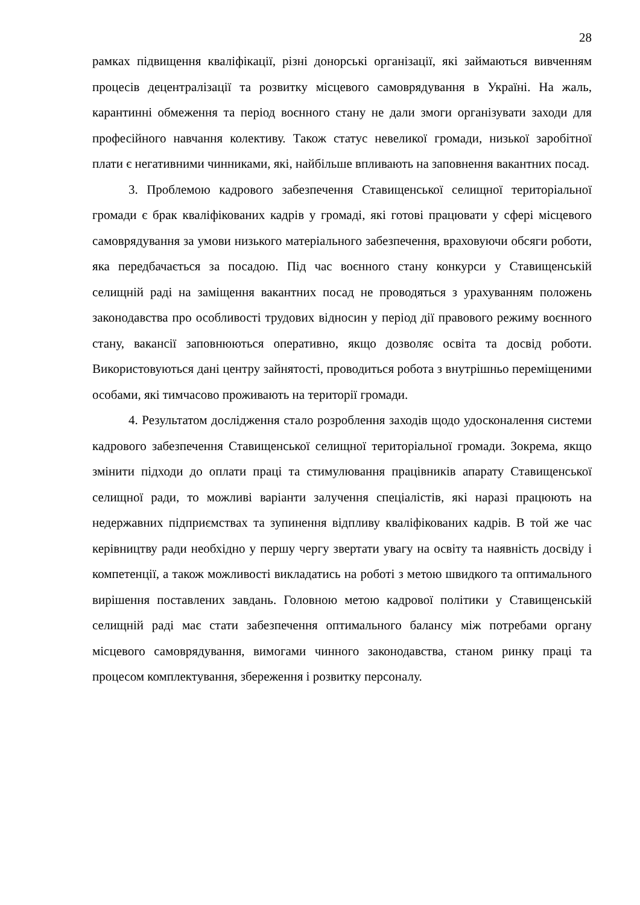28
рамках підвищення кваліфікації, різні донорські організації, які займаються вивченням процесів децентралізації та розвитку місцевого самоврядування в Україні. На жаль, карантинні обмеження та період воєнного стану не дали змоги організувати заходи для професійного навчання колективу. Також статус невеликої громади, низької заробітної плати є негативними чинниками, які, найбільше впливають на заповнення вакантних посад.
3. Проблемою кадрового забезпечення Ставищенської селищної територіальної громади є брак кваліфікованих кадрів у громаді, які готові працювати у сфері місцевого самоврядування за умови низького матеріального забезпечення, враховуючи обсяги роботи, яка передбачається за посадою. Під час воєнного стану конкурси у Ставищенській селищній раді на заміщення вакантних посад не проводяться з урахуванням положень законодавства про особливості трудових відносин у період дії правового режиму воєнного стану, вакансії заповнюються оперативно, якщо дозволяє освіта та досвід роботи. Використовуються дані центру зайнятості, проводиться робота з внутрішньо переміщеними особами, які тимчасово проживають на території громади.
4. Результатом дослідження стало розроблення заходів щодо удосконалення системи кадрового забезпечення Ставищенської селищної територіальної громади. Зокрема, якщо змінити підходи до оплати праці та стимулювання працівників апарату Ставищенської селищної ради, то можливі варіанти залучення спеціалістів, які наразі працюють на недержавних підприємствах та зупинення відпливу кваліфікованих кадрів. В той же час керівництву ради необхідно у першу чергу звертати увагу на освіту та наявність досвіду і компетенції, а також можливості викладатись на роботі з метою швидкого та оптимального вирішення поставлених завдань. Головною метою кадрової політики у Ставищенській селищній раді має стати забезпечення оптимального балансу між потребами органу місцевого самоврядування, вимогами чинного законодавства, станом ринку праці та процесом комплектування, збереження і розвитку персоналу.